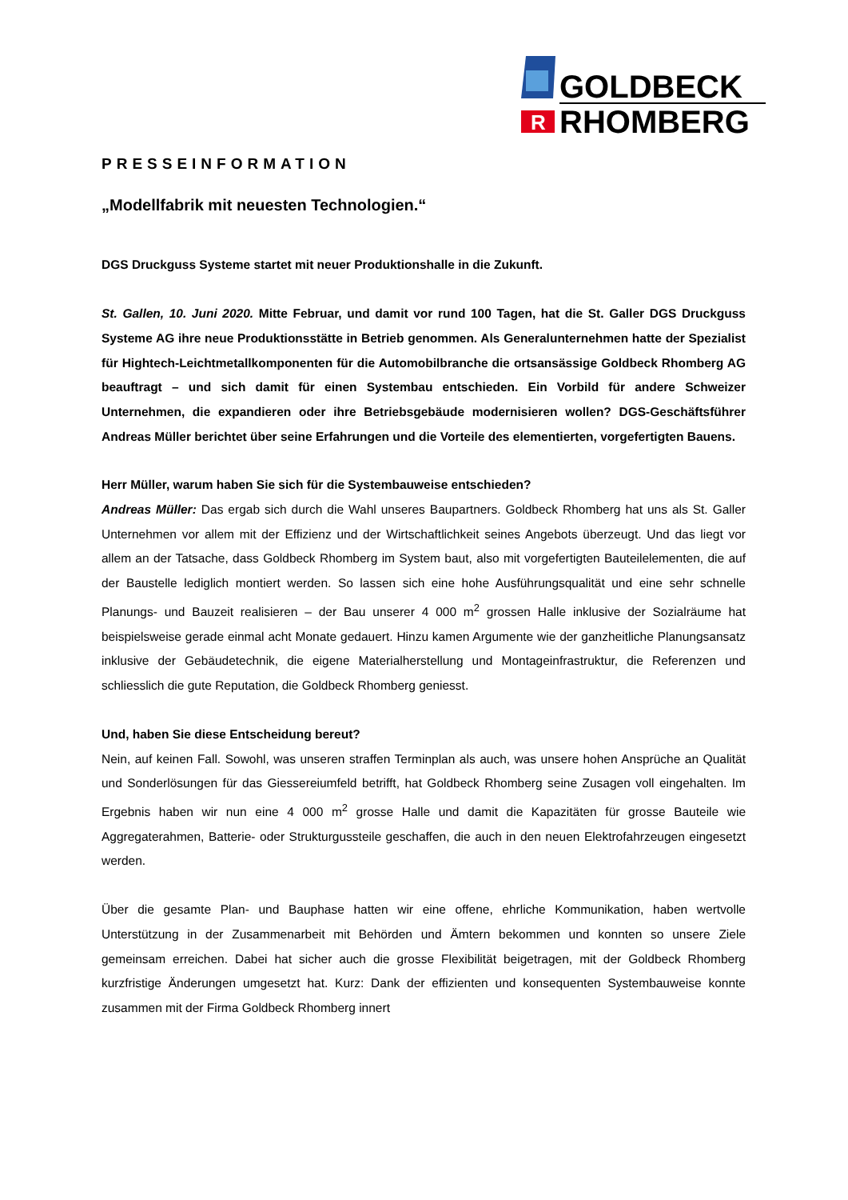R
GOLDBECK
RHOMBERG
PRESSEINFORMATION
„Modellfabrik mit neuesten Technologien.“
DGS Druckguss Systeme startet mit neuer Produktionshalle in die Zukunft.
St. Gallen, 10. Juni 2020. Mitte Februar, und damit vor rund 100 Tagen, hat die St. Galler DGS Druckguss Systeme AG ihre neue Produktionsstätte in Betrieb genommen. Als Generalunternehmen hatte der Spezialist für Hightech-Leichtmetallkomponenten für die Automobilbranche die ortsansässige Goldbeck Rhomberg AG beauftragt – und sich damit für einen Systembau entschieden. Ein Vorbild für andere Schweizer Unternehmen, die expandieren oder ihre Betriebsgebäude modernisieren wollen? DGS-Geschäftsführer Andreas Müller berichtet über seine Erfahrungen und die Vorteile des elementierten, vorgefertigten Bauens.
Herr Müller, warum haben Sie sich für die Systembauweise entschieden?
Andreas Müller: Das ergab sich durch die Wahl unseres Baupartners. Goldbeck Rhomberg hat uns als St. Galler Unternehmen vor allem mit der Effizienz und der Wirtschaftlichkeit seines Angebots überzeugt. Und das liegt vor allem an der Tatsache, dass Goldbeck Rhomberg im System baut, also mit vorgefertigten Bauteilelementen, die auf der Baustelle lediglich montiert werden. So lassen sich eine hohe Ausführungsqualität und eine sehr schnelle Planungs- und Bauzeit realisieren – der Bau unserer 4 000 m<sup>2</sup> grossen Halle inklusive der Sozialräume hat beispielsweise gerade einmal acht Monate gedauert. Hinzu kamen Argumente wie der ganzheitliche Planungsansatz inklusive der Gebäudetechnik, die eigene Materialherstellung und Montageinfrastruktur, die Referenzen und schliesslich die gute Reputation, die Goldbeck Rhomberg geniesst.
Und, haben Sie diese Entscheidung bereut?
Nein, auf keinen Fall. Sowohl, was unseren straffen Terminplan als auch, was unsere hohen Ansprüche an Qualität und Sonderlösungen für das Giessereiumfeld betrifft, hat Goldbeck Rhomberg seine Zusagen voll eingehalten. Im Ergebnis haben wir nun eine 4 000 m<sup>2</sup> grosse Halle und damit die Kapazitäten für grosse Bauteile wie Aggregaterahmen, Batterie- oder Strukturgussteile geschaffen, die auch in den neuen Elektrofahrzeugen eingesetzt werden.
Über die gesamte Plan- und Bauphase hatten wir eine offene, ehrliche Kommunikation, haben wertvolle Unterstützung in der Zusammenarbeit mit Behörden und Ämtern bekommen und konnten so unsere Ziele gemeinsam erreichen. Dabei hat sicher auch die grosse Flexibilität beigetragen, mit der Goldbeck Rhomberg kurzfristige Änderungen umgesetzt hat. Kurz: Dank der effizienten und konsequenten Systembauweise konnte zusammen mit der Firma Goldbeck Rhomberg innert